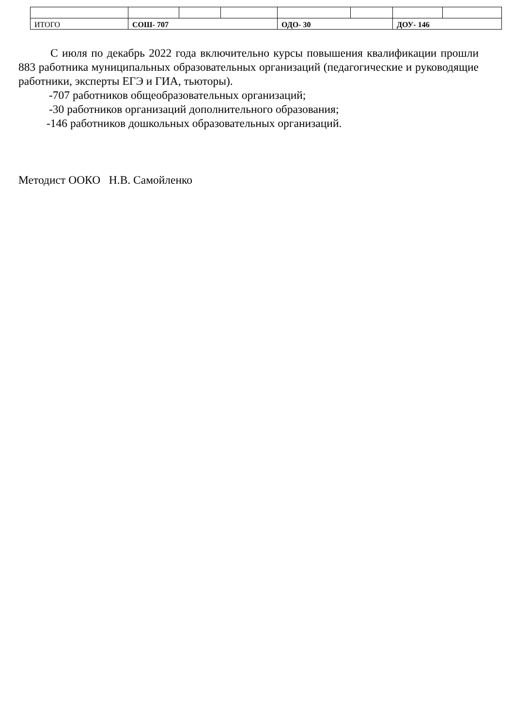| ИТОГО | СОШ- 707 | | | ОДО- 30 | | ДОУ- 146 | |
С июля по декабрь 2022 года включительно курсы повышения квалификации прошли 883 работника муниципальных образовательных организаций (педагогические и руководящие работники, эксперты ЕГЭ и ГИА, тьюторы).
-707 работников общеобразовательных организаций;
-30 работников организаций дополнительного образования;
-146 работников дошкольных образовательных организаций.
Методист ООКО Н.В. Самойленко